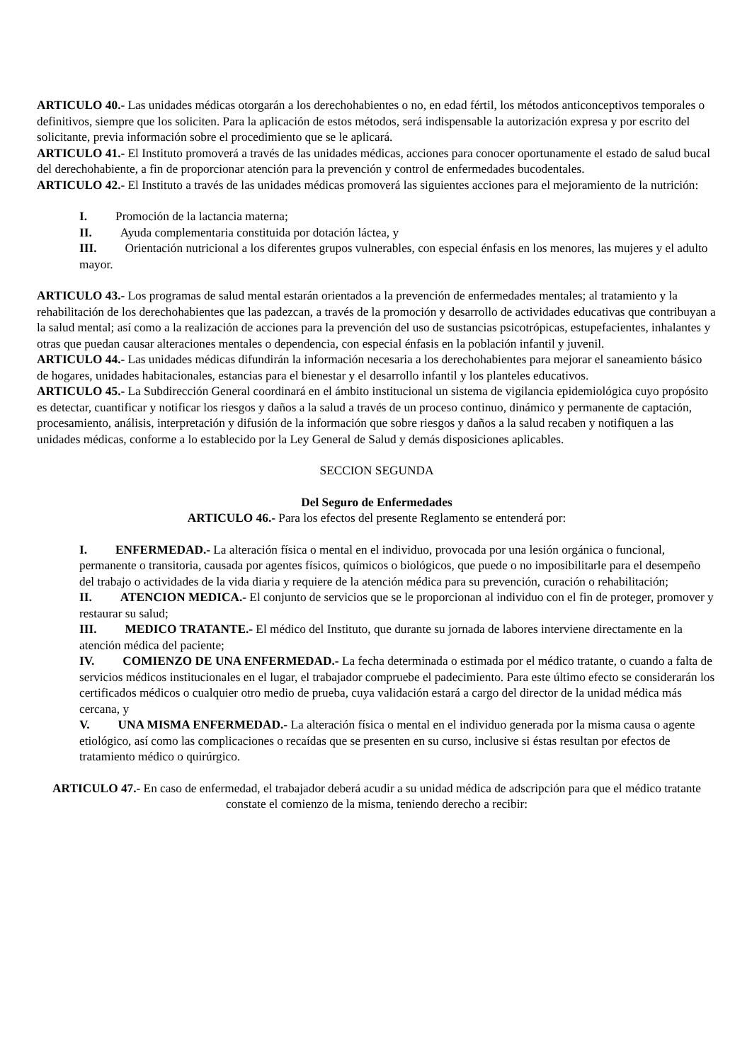ARTICULO 40.- Las unidades médicas otorgarán a los derechohabientes o no, en edad fértil, los métodos anticonceptivos temporales o definitivos, siempre que los soliciten. Para la aplicación de estos métodos, será indispensable la autorización expresa y por escrito del solicitante, previa información sobre el procedimiento que se le aplicará.
ARTICULO 41.- El Instituto promoverá a través de las unidades médicas, acciones para conocer oportunamente el estado de salud bucal del derechohabiente, a fin de proporcionar atención para la prevención y control de enfermedades bucodentales.
ARTICULO 42.- El Instituto a través de las unidades médicas promoverá las siguientes acciones para el mejoramiento de la nutrición:
I. Promoción de la lactancia materna;
II. Ayuda complementaria constituida por dotación láctea, y
III. Orientación nutricional a los diferentes grupos vulnerables, con especial énfasis en los menores, las mujeres y el adulto mayor.
ARTICULO 43.- Los programas de salud mental estarán orientados a la prevención de enfermedades mentales; al tratamiento y la rehabilitación de los derechohabientes que las padezcan, a través de la promoción y desarrollo de actividades educativas que contribuyan a la salud mental; así como a la realización de acciones para la prevención del uso de sustancias psicotrópicas, estupefacientes, inhalantes y otras que puedan causar alteraciones mentales o dependencia, con especial énfasis en la población infantil y juvenil.
ARTICULO 44.- Las unidades médicas difundirán la información necesaria a los derechohabientes para mejorar el saneamiento básico de hogares, unidades habitacionales, estancias para el bienestar y el desarrollo infantil y los planteles educativos.
ARTICULO 45.- La Subdirección General coordinará en el ámbito institucional un sistema de vigilancia epidemiológica cuyo propósito es detectar, cuantificar y notificar los riesgos y daños a la salud a través de un proceso continuo, dinámico y permanente de captación, procesamiento, análisis, interpretación y difusión de la información que sobre riesgos y daños a la salud recaben y notifiquen a las unidades médicas, conforme a lo establecido por la Ley General de Salud y demás disposiciones aplicables.
SECCION SEGUNDA
Del Seguro de Enfermedades
ARTICULO 46.- Para los efectos del presente Reglamento se entenderá por:
I. ENFERMEDAD.- La alteración física o mental en el individuo, provocada por una lesión orgánica o funcional, permanente o transitoria, causada por agentes físicos, químicos o biológicos, que puede o no imposibilitarle para el desempeño del trabajo o actividades de la vida diaria y requiere de la atención médica para su prevención, curación o rehabilitación;
II. ATENCION MEDICA.- El conjunto de servicios que se le proporcionan al individuo con el fin de proteger, promover y restaurar su salud;
III. MEDICO TRATANTE.- El médico del Instituto, que durante su jornada de labores interviene directamente en la atención médica del paciente;
IV. COMIENZO DE UNA ENFERMEDAD.- La fecha determinada o estimada por el médico tratante, o cuando a falta de servicios médicos institucionales en el lugar, el trabajador compruebe el padecimiento. Para este último efecto se considerarán los certificados médicos o cualquier otro medio de prueba, cuya validación estará a cargo del director de la unidad médica más cercana, y
V. UNA MISMA ENFERMEDAD.- La alteración física o mental en el individuo generada por la misma causa o agente etiológico, así como las complicaciones o recaídas que se presenten en su curso, inclusive si éstas resultan por efectos de tratamiento médico o quirúrgico.
ARTICULO 47.- En caso de enfermedad, el trabajador deberá acudir a su unidad médica de adscripción para que el médico tratante constate el comienzo de la misma, teniendo derecho a recibir: